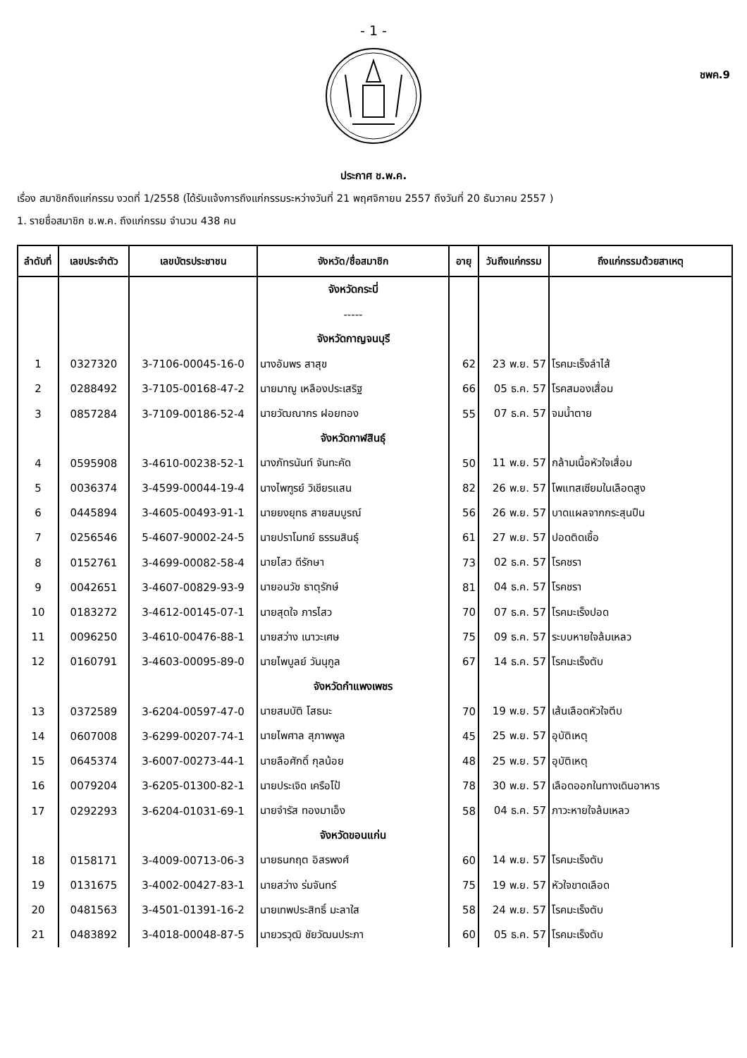- 1 -
ชพค.9
ประกาศ ช.พ.ค.
เรื่อง สมาชิกถึงแก่กรรม งวดที่ 1/2558 (ได้รับแจ้งการถึงแก่กรรมระหว่างวันที่ 21 พฤศจิกายน 2557 ถึงวันที่ 20 ธันวาคม 2557 )
1. รายชื่อสมาชิก ช.พ.ค. ถึงแก่กรรม จำนวน 438 คน
| ลำดับที่ | เลขประจำตัว | เลขบัตรประชาชน | จังหวัด/ชื่อสมาชิก | อายุ | วันถึงแก่กรรม | ถึงแก่กรรมด้วยสาเหตุ |
| --- | --- | --- | --- | --- | --- | --- |
| | | | จังหวัดกระบี่ | | | |
| | | | ----- | | | |
| | | | จังหวัดกาญจนบุรี | | | |
| 1 | 0327320 | 3-7106-00045-16-0 | นางอัมพร สาสุข | 62 | 23 พ.ย. 57 | โรคมะเร็งลำไส้ |
| 2 | 0288492 | 3-7105-00168-47-2 | นายมาญู เหลืองประเสริฐ | 66 | 05 ธ.ค. 57 | โรคสมองเสื่อม |
| 3 | 0857284 | 3-7109-00186-52-4 | นายวัฒณากร ฝอยทอง | 55 | 07 ธ.ค. 57 | จมน้ำตาย |
| | | | จังหวัดกาฬสินธุ์ | | | |
| 4 | 0595908 | 3-4610-00238-52-1 | นางภัทรนันท์ จันทะคัด | 50 | 11 พ.ย. 57 | กล้ามเนื้อหัวใจเสื่อม |
| 5 | 0036374 | 3-4599-00044-19-4 | นางไพฑูรย์ วิเชียรแสน | 82 | 26 พ.ย. 57 | โพแทสเซียมในเลือดสูง |
| 6 | 0445894 | 3-4605-00493-91-1 | นายยงยุทธ สายสมบูรณ์ | 56 | 26 พ.ย. 57 | บาดแผลจากกระสุนปืน |
| 7 | 0256546 | 5-4607-90002-24-5 | นายปราโมทย์ ธรรมสินธุ์ | 61 | 27 พ.ย. 57 | ปอดติดเชื้อ |
| 8 | 0152761 | 3-4699-00082-58-4 | นายไสว ดีรักษา | 73 | 02 ธ.ค. 57 | โรคชรา |
| 9 | 0042651 | 3-4607-00829-93-9 | นายอนวัช ธาตุรักษ์ | 81 | 04 ธ.ค. 57 | โรคชรา |
| 10 | 0183272 | 3-4612-00145-07-1 | นายสุดใจ ภารไสว | 70 | 07 ธ.ค. 57 | โรคมะเร็งปอด |
| 11 | 0096250 | 3-4610-00476-88-1 | นายสว่าง เนาวะเศษ | 75 | 09 ธ.ค. 57 | ระบบหายใจล้มเหลว |
| 12 | 0160791 | 3-4603-00095-89-0 | นายไพบูลย์ วันนุกูล | 67 | 14 ธ.ค. 57 | โรคมะเร็งตับ |
| | | | จังหวัดกำแพงเพชร | | | |
| 13 | 0372589 | 3-6204-00597-47-0 | นายสมบัติ โสธนะ | 70 | 19 พ.ย. 57 | เส้นเลือดหัวใจตีบ |
| 14 | 0607008 | 3-6299-00207-74-1 | นายไพศาล สุภาพพูล | 45 | 25 พ.ย. 57 | อุบัติเหตุ |
| 15 | 0645374 | 3-6007-00273-44-1 | นายลือศักดิ์ กุลน้อย | 48 | 25 พ.ย. 57 | อุบัติเหตุ |
| 16 | 0079204 | 3-6205-01300-82-1 | นายประเจิด เครือโป้ | 78 | 30 พ.ย. 57 | เลือดออกในทางเดินอาหาร |
| 17 | 0292293 | 3-6204-01031-69-1 | นายจำรัส ทองมาเอ็ง | 58 | 04 ธ.ค. 57 | ภาวะหายใจล้มเหลว |
| | | | จังหวัดขอนแก่น | | | |
| 18 | 0158171 | 3-4009-00713-06-3 | นายธนกฤต อิสรพงศ์ | 60 | 14 พ.ย. 57 | โรคมะเร็งตับ |
| 19 | 0131675 | 3-4002-00427-83-1 | นายสว่าง ร่มจันทร์ | 75 | 19 พ.ย. 57 | หัวใจขาดเลือด |
| 20 | 0481563 | 3-4501-01391-16-2 | นายเทพประสิทธิ์ มะลาใส | 58 | 24 พ.ย. 57 | โรคมะเร็งตับ |
| 21 | 0483892 | 3-4018-00048-87-5 | นายวรวุฒิ ชัยวัฒนประภา | 60 | 05 ธ.ค. 57 | โรคมะเร็งตับ |